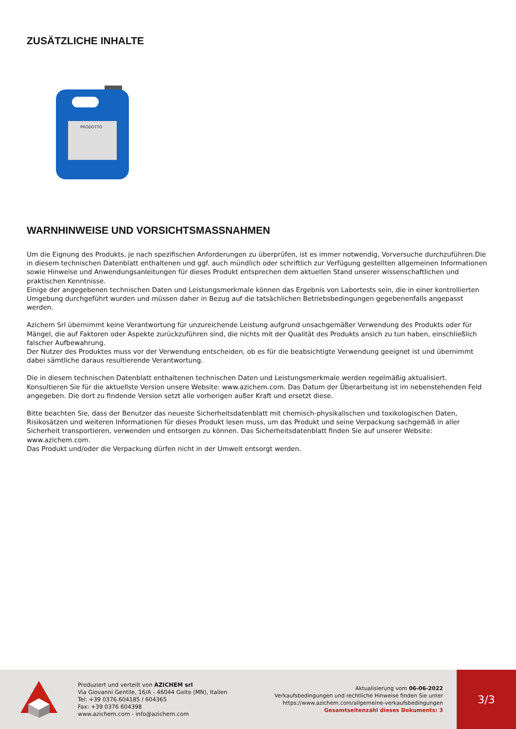ZUSÄTZLICHE INHALTE
PRODOTTO
WARNHINWEISE UND VORSICHTSMASSNAHMEN
Um die Eignung des Produkts, je nach spezifischen Anforderungen zu überprüfen, ist es immer notwendig, Vorversuche durchzuführen.Die in diesem technischen Datenblatt enthaltenen und ggf. auch mündlich oder schriftlich zur Verfügung gestellten allgemeinen Informationen sowie Hinweise und Anwendungsanleitungen für dieses Produkt entsprechen dem aktuellen Stand unserer wissenschaftlichen und praktischen Kenntnisse.
Einige der angegebenen technischen Daten und Leistungsmerkmale können das Ergebnis von Labortests sein, die in einer kontrollierten Umgebung durchgeführt wurden und müssen daher in Bezug auf die tatsächlichen Betriebsbedingungen gegebenenfalls angepasst werden.
Azichem Srl übernimmt keine Verantwortung für unzureichende Leistung aufgrund unsachgemäßer Verwendung des Produkts oder für Mängel, die auf Faktoren oder Aspekte zurückzuführen sind, die nichts mit der Qualität des Produkts ansich zu tun haben, einschließlich falscher Aufbewahrung.
Der Nutzer des Produktes muss vor der Verwendung entscheiden, ob es für die beabsichtigte Verwendung geeignet ist und übernimmt dabei sämtliche daraus resultierende Verantwortung.
Die in diesem technischen Datenblatt enthaltenen technischen Daten und Leistungsmerkmale werden regelmäßig aktualisiert. Konsultieren Sie für die aktuellste Version unsere Website: www.azichem.com. Das Datum der Überarbeitung ist im nebenstehenden Feld angegeben. Die dort zu findende Version setzt alle vorherigen außer Kraft und ersetzt diese.
Bitte beachten Sie, dass der Benutzer das neueste Sicherheitsdatenblatt mit chemisch-physikalischen und toxikologischen Daten, Risikosätzen und weiteren Informationen für dieses Produkt lesen muss, um das Produkt und seine Verpackung sachgemäß in aller Sicherheit transportieren, verwenden und entsorgen zu können. Das Sicherheitsdatenblatt finden Sie auf unserer Website: www.azichem.com.
Das Produkt und/oder die Verpackung dürfen nicht in der Umwelt entsorgt werden.
Produziert und verteilt von AZICHEM srl
Via Giovanni Gentile, 16/A - 46044 Goito (MN), Italien
Tel: +39 0376.604185 / 604365
Fax: +39 0376 604398
www.azichem.com - info@azichem.com
Aktualisierung vom 06-06-2022
Verkaufsbedingungen und rechtliche Hinweise finden Sie unter https://www.azichem.com/allgemeine-verkaufsbedingungen
Gesamtseitenzahl dieses Dokuments: 3
3/3